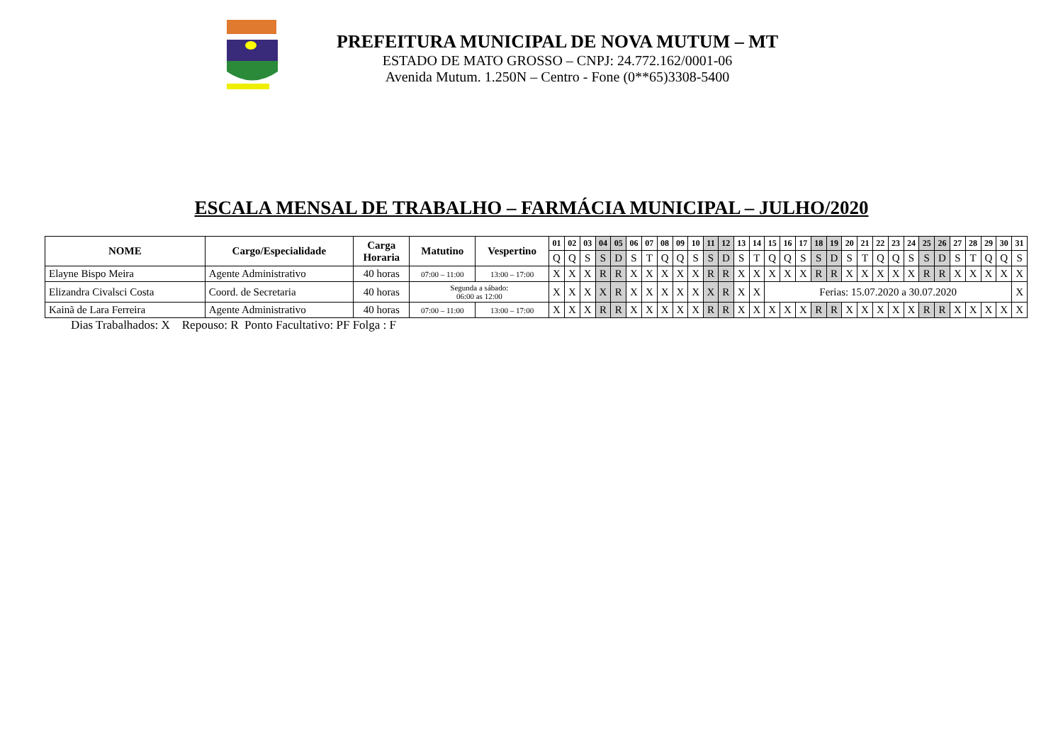PREFEITURA MUNICIPAL DE NOVA MUTUM – MT
ESTADO DE MATO GROSSO – CNPJ: 24.772.162/0001-06
Avenida Mutum. 1.250N – Centro - Fone (0**65)3308-5400
ESCALA MENSAL DE TRABALHO – FARMÁCIA MUNICIPAL – JULHO/2020
| NOME | Cargo/Especialidade | Carga Horaria | Matutino | Vespertino | 01 | 02 | 03 | 04 | 05 | 06 | 07 | 08 | 09 | 10 | 11 | 12 | 13 | 14 | 15 | 16 | 17 | 18 | 19 | 20 | 21 | 22 | 23 | 24 | 25 | 26 | 27 | 28 | 29 | 30 | 31 |
| --- | --- | --- | --- | --- | --- | --- | --- | --- | --- | --- | --- | --- | --- | --- | --- | --- | --- | --- | --- | --- | --- | --- | --- | --- | --- | --- | --- | --- | --- | --- | --- | --- | --- | --- | --- |
| | | | | | Q | Q | S | S | D | S | T | Q | Q | S | S | D | S | T | Q | Q | S | S | D | S | T | Q | Q | S | S | D | S | T | Q | Q | S |
| Elayne Bispo Meira | Agente Administrativo | 40 horas | 07:00 – 11:00 | 13:00 – 17:00 | X | X | X | R | R | X | X | X | X | X | R | R | X | X | X | X | X | R | R | X | X | X | X | X | R | R | X | X | X | X | X |
| Elizandra Civalsci Costa | Coord. de Secretaria | 40 horas | Segunda a sábado: 06:00 as 12:00 | | X | X | X | X | R | X | X | X | X | X | X | R | X | X | Ferias: 15.07.2020 a 30.07.2020 | | | | | | | | | | | | | | | | X |
| Kainã de Lara Ferreira | Agente Administrativo | 40 horas | 07:00 – 11:00 | 13:00 – 17:00 | X | X | X | R | R | X | X | X | X | X | R | R | X | X | X | X | X | R | R | X | X | X | X | X | R | R | X | X | X | X | X |
Dias Trabalhados: X Repouso: R Ponto Facultativo: PF Folga : F